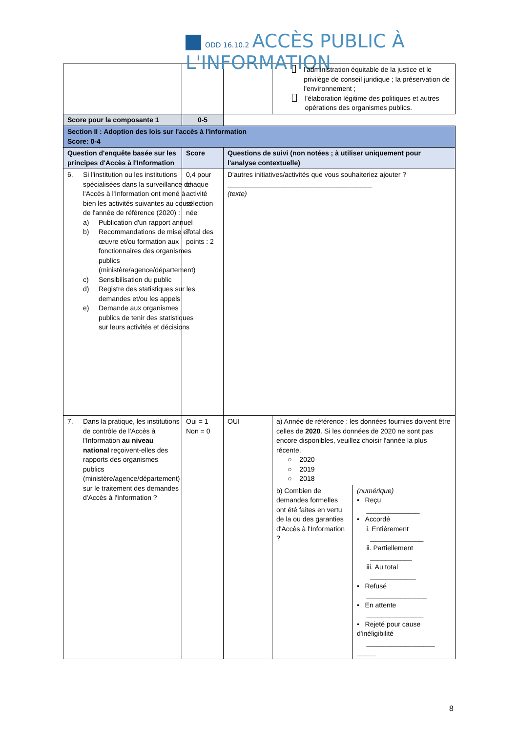ODD 16.10.2 ACCÈS PUBLIC À L'INFORMATION
| | | | l'administration équitable de la justice et le privilège de conseil juridique ; la préservation de l'environnement ; l'élaboration légitime des politiques et autres opérations des organismes publics. | |
| Score pour la composante 1 | 0-5 | | | |
| Section II : Adoption des lois sur l'accès à l'information Score: 0-4 | | | | |
| Question d'enquête basée sur les principes d'Accès à l'Information | Score | Questions de suivi (non notées ; à utiliser uniquement pour l'analyse contextuelle) | | |
| 6. Si l'institution ou les institutions spécialisées dans la surveillance de l'Accès à l'Information ont mené à bien les activités suivantes au cours de l'année de référence (2020) : a) Publication d'un rapport annuel b) Recommandations de mise en œuvre et/ou formation aux fonctionnaires des organismes publics (ministère/agence/département) c) Sensibilisation du public d) Registre des statistiques sur les demandes et/ou les appels e) Demande aux organismes publics de tenir des statistiques sur leurs activités et décisions | 0,4 pour chaque activité sélection née Total des points : 2 | D'autres initiatives/activités que vous souhaiteriez ajouter ? ______________________________________ (texte) | | |
| 7. Dans la pratique, les institutions de contrôle de l'Accès à l'Information au niveau national reçoivent-elles des rapports des organismes publics (ministère/agence/département) sur le traitement des demandes d'Accès à l'Information ? | Oui = 1 Non = 0 | OUI | a) Année de référence : les données fournies doivent être celles de 2020 . Si les données de 2020 ne sont pas encore disponibles, veuillez choisir l'année la plus récente. ○ 2020 ○ 2019 ○ 2018 | |
| | | | b) Combien de demandes formelles ont été faites en vertu de la ou des garanties d'Accès à l'Information ? | (numérique) • Reçu ______________ • Accordé i. Entièrement ______________ ii. Partiellement ___________ iii. Au total ____________ • Refusé ________________ • En attente _______________ • Rejeté pour cause d'inéligibilité __________________ _____ |
8